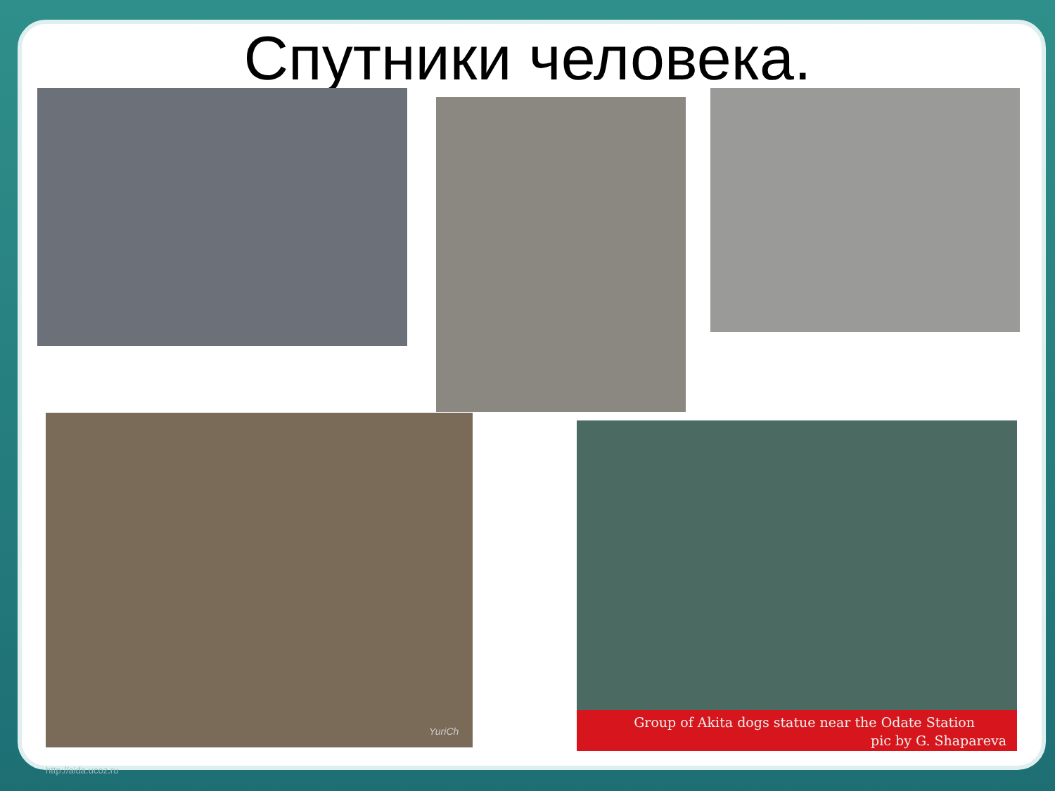Спутники человека.
YuriCh
Group of Akita dogs statue near the Odate Station
pic by G. Shapareva
http://aida.ucoz.ru